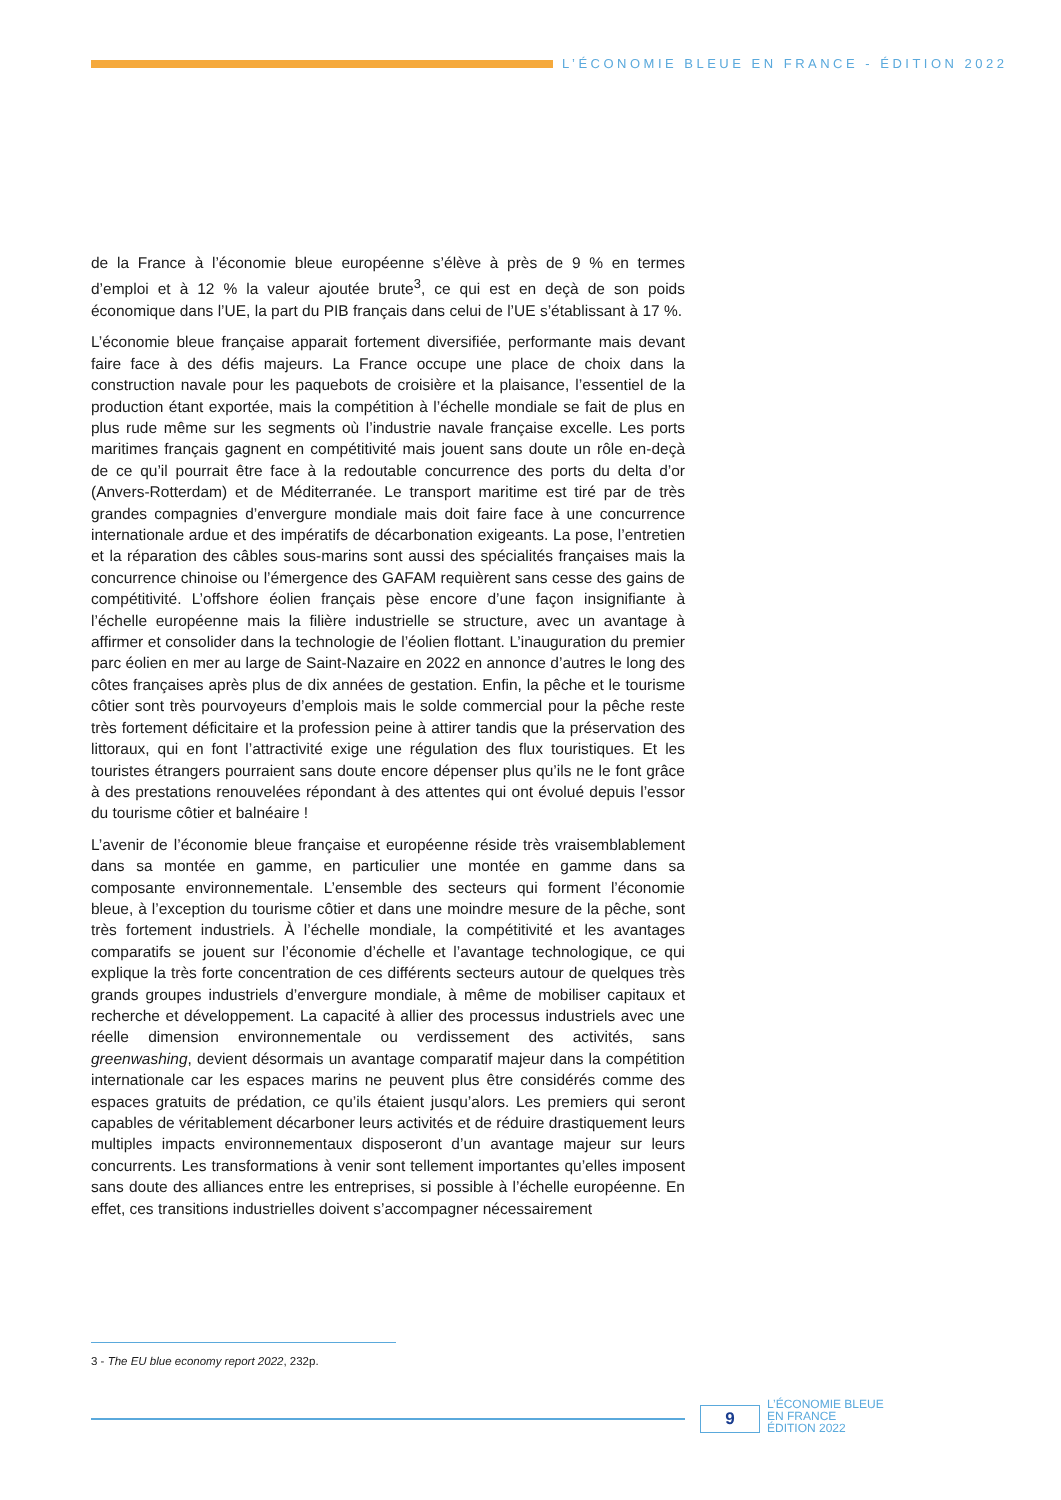L’ÉCONOMIE BLEUE EN FRANCE - ÉDITION 2022
de la France à l’économie bleue européenne s’élève à près de 9 % en termes d’emploi et à 12 % la valeur ajoutée brute<sup>3</sup>, ce qui est en deçà de son poids économique dans l’UE, la part du PIB français dans celui de l’UE s’établissant à 17 %.
L’économie bleue française apparait fortement diversifiée, performante mais devant faire face à des défis majeurs. La France occupe une place de choix dans la construction navale pour les paquebots de croisière et la plaisance, l’essentiel de la production étant exportée, mais la compétition à l’échelle mondiale se fait de plus en plus rude même sur les segments où l’industrie navale française excelle. Les ports maritimes français gagnent en compétitivité mais jouent sans doute un rôle en-deçà de ce qu’il pourrait être face à la redoutable concurrence des ports du delta d’or (Anvers-Rotterdam) et de Méditerranée. Le transport maritime est tiré par de très grandes compagnies d’envergure mondiale mais doit faire face à une concurrence internationale ardue et des impératifs de décarbonation exigeants. La pose, l’entretien et la réparation des câbles sous-marins sont aussi des spécialités françaises mais la concurrence chinoise ou l’émergence des GAFAM requièrent sans cesse des gains de compétitivité. L’offshore éolien français pèse encore d’une façon insignifiante à l’échelle européenne mais la filière industrielle se structure, avec un avantage à affirmer et consolider dans la technologie de l’éolien flottant. L’inauguration du premier parc éolien en mer au large de Saint-Nazaire en 2022 en annonce d’autres le long des côtes françaises après plus de dix années de gestation. Enfin, la pêche et le tourisme côtier sont très pourvoyeurs d’emplois mais le solde commercial pour la pêche reste très fortement déficitaire et la profession peine à attirer tandis que la préservation des littoraux, qui en font l’attractivité exige une régulation des flux touristiques. Et les touristes étrangers pourraient sans doute encore dépenser plus qu’ils ne le font grâce à des prestations renouvelées répondant à des attentes qui ont évolué depuis l’essor du tourisme côtier et balnéaire !
L’avenir de l’économie bleue française et européenne réside très vraisemblablement dans sa montée en gamme, en particulier une montée en gamme dans sa composante environnementale. L’ensemble des secteurs qui forment l’économie bleue, à l’exception du tourisme côtier et dans une moindre mesure de la pêche, sont très fortement industriels. À l’échelle mondiale, la compétitivité et les avantages comparatifs se jouent sur l’économie d’échelle et l’avantage technologique, ce qui explique la très forte concentration de ces différents secteurs autour de quelques très grands groupes industriels d’envergure mondiale, à même de mobiliser capitaux et recherche et développement. La capacité à allier des processus industriels avec une réelle dimension environnementale ou verdissement des activités, sans greenwashing, devient désormais un avantage comparatif majeur dans la compétition internationale car les espaces marins ne peuvent plus être considérés comme des espaces gratuits de prédation, ce qu’ils étaient jusqu’alors. Les premiers qui seront capables de véritablement décarboner leurs activités et de réduire drastiquement leurs multiples impacts environnementaux disposeront d’un avantage majeur sur leurs concurrents. Les transformations à venir sont tellement importantes qu’elles imposent sans doute des alliances entre les entreprises, si possible à l’échelle européenne. En effet, ces transitions industrielles doivent s’accompagner nécessairement
3 - The EU blue economy report 2022, 232p.
9
L’ÉCONOMIE BLEUE
EN FRANCE
ÉDITION 2022